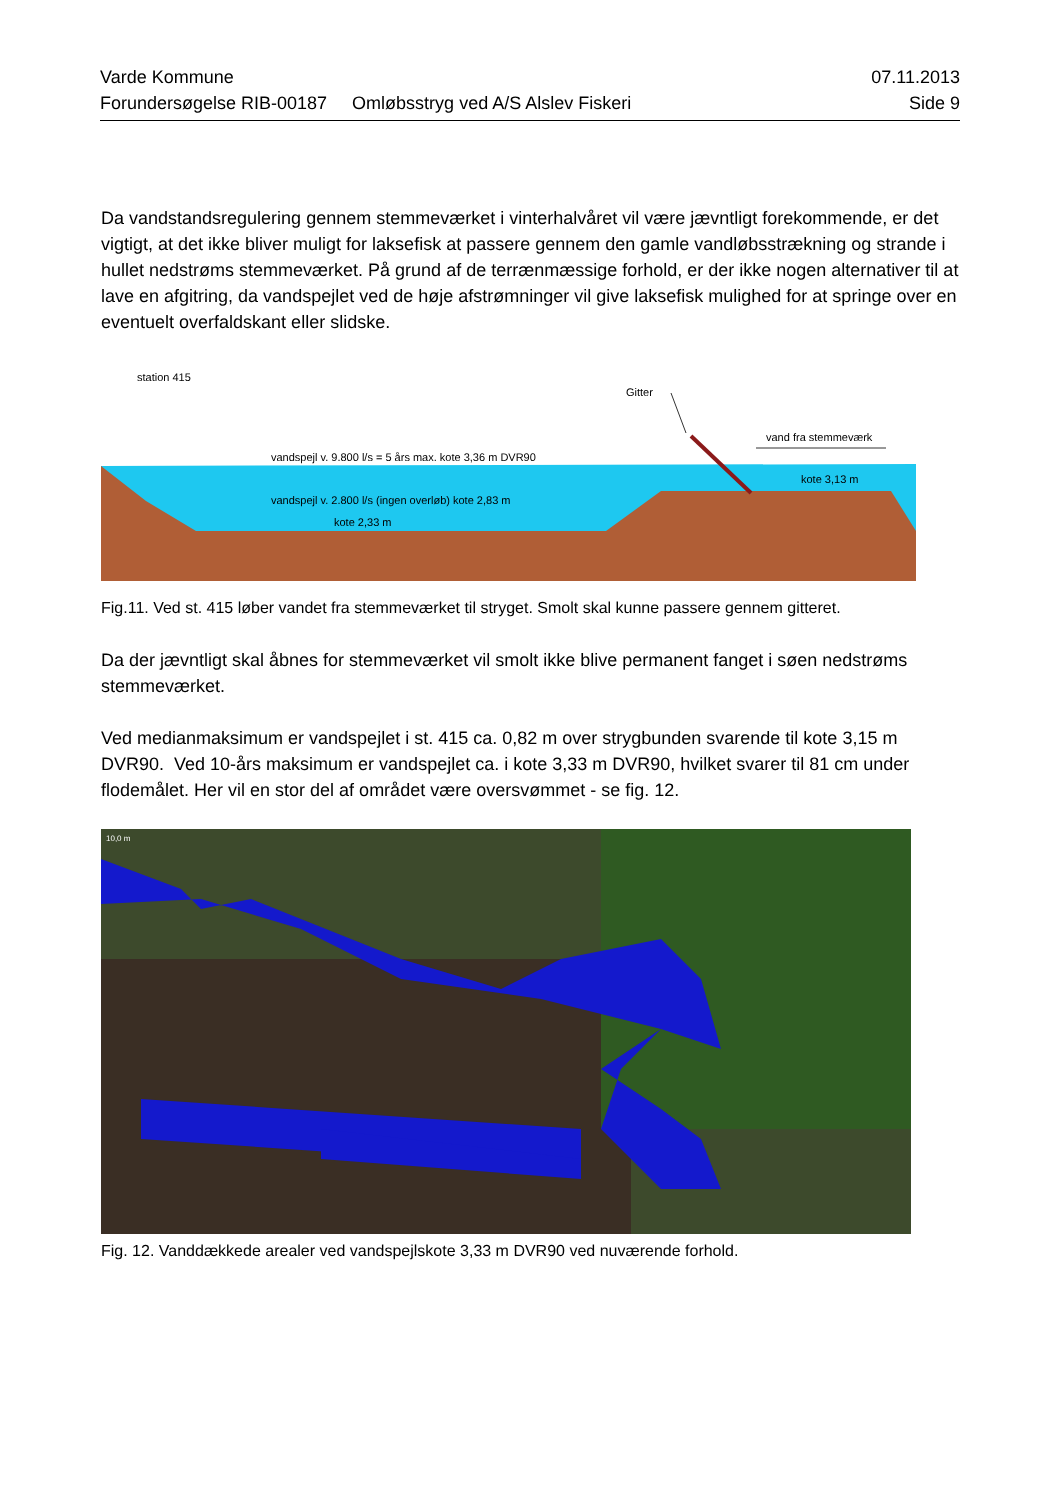Varde Kommune 07.11.2013
Forundersøgelse RIB-00187 Omløbsstryg ved A/S Alslev Fiskeri Side 9
Da vandstandsregulering gennem stemmeværket i vinterhalvåret vil være jævntligt forekommende, er det vigtigt, at det ikke bliver muligt for laksefisk at passere gennem den gamle vandløbsstrækning og strande i hullet nedstrøms stemmeværket. På grund af de terrænmæssige forhold, er der ikke nogen alternativer til at lave en afgitring, da vandspejlet ved de høje afstrømninger vil give laksefisk mulighed for at springe over en eventuelt overfaldskant eller slidske.
station 415
Gitter
vand fra stemmeværk
vandspejl v. 9.800 l/s = 5 års max. kote 3,36 m DVR90
vandspejl v. 2.800 l/s (ingen overløb) kote 2,83 m
kote 3,13 m
kote 2,33 m
Fig.11. Ved st. 415 løber vandet fra stemmeværket til stryget. Smolt skal kunne passere gennem gitteret.
Da der jævntligt skal åbnes for stemmeværket vil smolt ikke blive permanent fanget i søen nedstrøms stemmeværket.
Ved medianmaksimum er vandspejlet i st. 415 ca. 0,82 m over strygbunden svarende til kote 3,15 m DVR90. Ved 10-års maksimum er vandspejlet ca. i kote 3,33 m DVR90, hvilket svarer til 81 cm under flodemålet. Her vil en stor del af området være oversvømmet - se fig. 12.
10,0 m
Fig. 12. Vanddækkede arealer ved vandspejlskote 3,33 m DVR90 ved nuværende forhold.